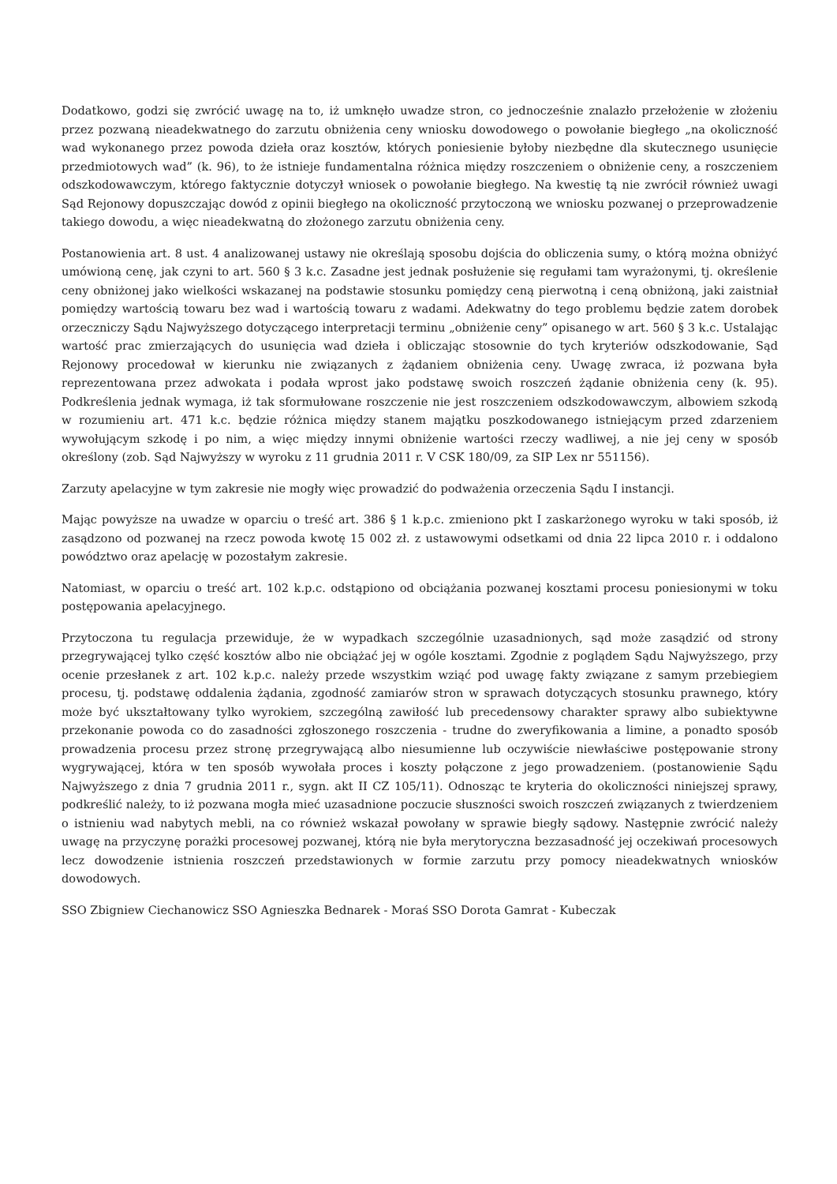Dodatkowo, godzi się zwrócić uwagę na to, iż umknęło uwadze stron, co jednocześnie znalazło przełożenie w złożeniu przez pozwaną nieadekwatnego do zarzutu obniżenia ceny wniosku dowodowego o powołanie biegłego „na okoliczność wad wykonanego przez powoda dzieła oraz kosztów, których poniesienie byłoby niezbędne dla skutecznego usunięcie przedmiotowych wad” (k. 96), to że istnieje fundamentalna różnica między roszczeniem o obniżenie ceny, a roszczeniem odszkodowawczym, którego faktycznie dotyczył wniosek o powołanie biegłego. Na kwestię tą nie zwrócił również uwagi Sąd Rejonowy dopuszczając dowód z opinii biegłego na okoliczność przytoczoną we wniosku pozwanej o przeprowadzenie takiego dowodu, a więc nieadekwatną do złożonego zarzutu obniżenia ceny.
Postanowienia art. 8 ust. 4 analizowanej ustawy nie określają sposobu dojścia do obliczenia sumy, o którą można obniżyć umówioną cenę, jak czyni to art. 560 § 3 k.c. Zasadne jest jednak posłużenie się regułami tam wyrażonymi, tj. określenie ceny obniżonej jako wielkości wskazanej na podstawie stosunku pomiędzy ceną pierwotną i ceną obniżoną, jaki zaistniał pomiędzy wartością towaru bez wad i wartością towaru z wadami. Adekwatny do tego problemu będzie zatem dorobek orzeczniczy Sądu Najwyższego dotyczącego interpretacji terminu „obniżenie ceny” opisanego w art. 560 § 3 k.c. Ustalając wartość prac zmierzających do usunięcia wad dzieła i obliczając stosownie do tych kryteriów odszkodowanie, Sąd Rejonowy procedował w kierunku nie związanych z żądaniem obniżenia ceny. Uwagę zwraca, iż pozwana była reprezentowana przez adwokata i podała wprost jako podstawę swoich roszczeń żądanie obniżenia ceny (k. 95). Podkreślenia jednak wymaga, iż tak sformułowane roszczenie nie jest roszczeniem odszkodowawczym, albowiem szkodą w rozumieniu art. 471 k.c. będzie różnica między stanem majątku poszkodowanego istniejącym przed zdarzeniem wywołującym szkodę i po nim, a więc między innymi obniżenie wartości rzeczy wadliwej, a nie jej ceny w sposób określony (zob. Sąd Najwyższy w wyroku z 11 grudnia 2011 r. V CSK 180/09, za SIP Lex nr 551156).
Zarzuty apelacyjne w tym zakresie nie mogły więc prowadzić do podważenia orzeczenia Sądu I instancji.
Mając powyższe na uwadze w oparciu o treść art. 386 § 1 k.p.c. zmieniono pkt I zaskarżonego wyroku w taki sposób, iż zasądzono od pozwanej na rzecz powoda kwotę 15 002 zł. z ustawowymi odsetkami od dnia 22 lipca 2010 r. i oddalono powództwo oraz apelację w pozostałym zakresie.
Natomiast, w oparciu o treść art. 102 k.p.c. odstąpiono od obciążania pozwanej kosztami procesu poniesionymi w toku postępowania apelacyjnego.
Przytoczona tu regulacja przewiduje, że w wypadkach szczególnie uzasadnionych, sąd może zasądzić od strony przegrywającej tylko część kosztów albo nie obciążać jej w ogóle kosztami. Zgodnie z poglądem Sądu Najwyższego, przy ocenie przesłanek z art. 102 k.p.c. należy przede wszystkim wziąć pod uwagę fakty związane z samym przebiegiem procesu, tj. podstawę oddalenia żądania, zgodność zamiarów stron w sprawach dotyczących stosunku prawnego, który może być ukształtowany tylko wyrokiem, szczególną zawiłość lub precedensowy charakter sprawy albo subiektywne przekonanie powoda co do zasadności zgłoszonego roszczenia - trudne do zweryfikowania a limine, a ponadto sposób prowadzenia procesu przez stronę przegrywającą albo niesumienne lub oczywiście niewłaściwe postępowanie strony wygrywającej, która w ten sposób wywołała proces i koszty połączone z jego prowadzeniem. (postanowienie Sądu Najwyższego z dnia 7 grudnia 2011 r., sygn. akt II CZ 105/11). Odnosząc te kryteria do okoliczności niniejszej sprawy, podkreślić należy, to iż pozwana mogła mieć uzasadnione poczucie słuszności swoich roszczeń związanych z twierdzeniem o istnieniu wad nabytych mebli, na co również wskazał powołany w sprawie biegły sądowy. Następnie zwrócić należy uwagę na przyczynę porażki procesowej pozwanej, którą nie była merytoryczna bezzasadność jej oczekiwań procesowych lecz dowodzenie istnienia roszczeń przedstawionych w formie zarzutu przy pomocy nieadekwatnych wniosków dowodowych.
SSO Zbigniew Ciechanowicz SSO Agnieszka Bednarek - Moraś SSO Dorota Gamrat - Kubeczak